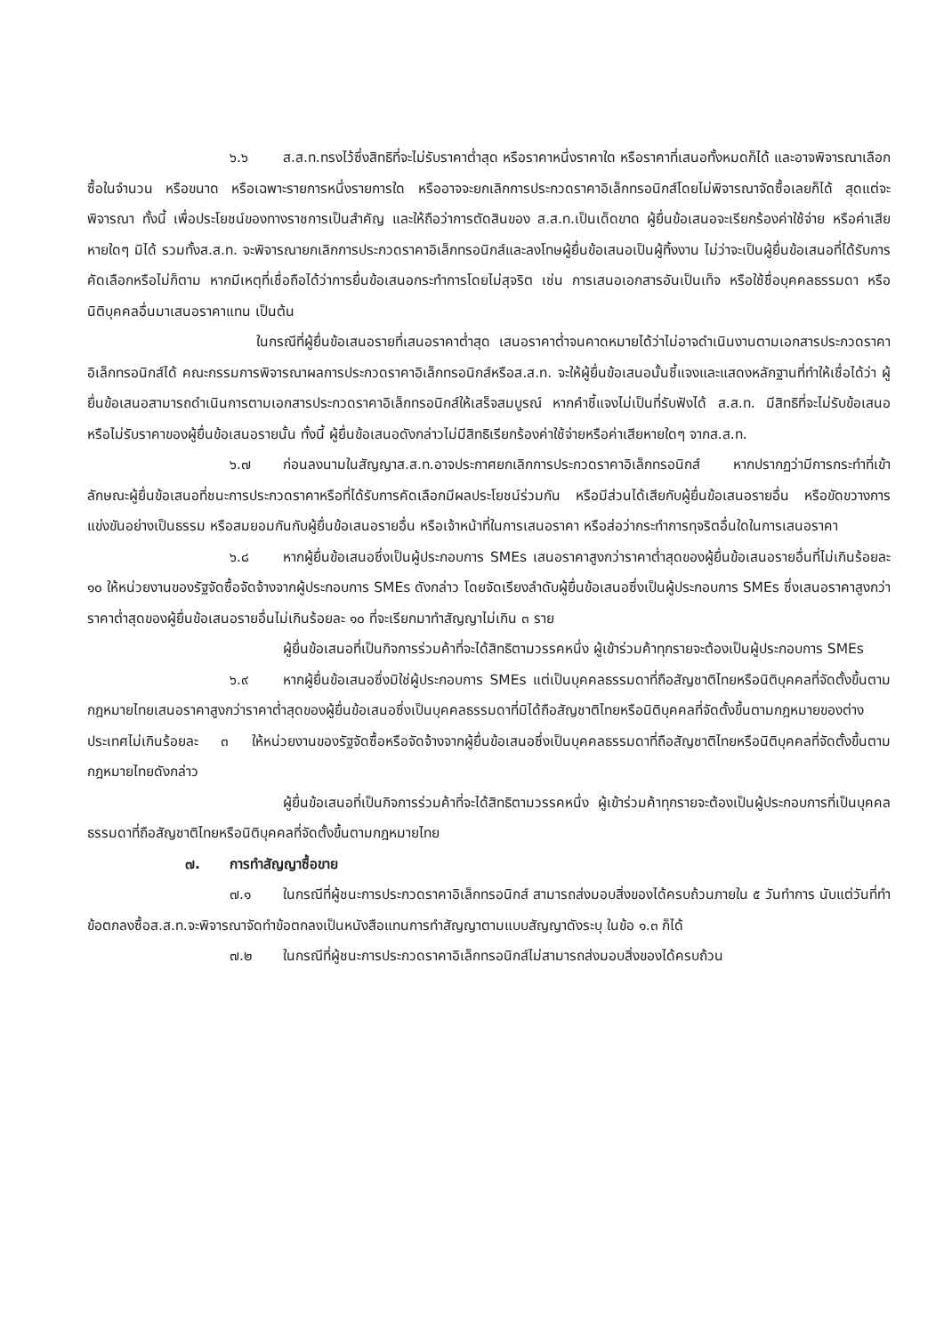๖.๖ ส.ส.ท.ทรงไว้ซึ่งสิทธิที่จะไม่รับราคาต่ำสุด หรือราคาหนึ่งราคาใด หรือราคาที่เสนอทั้งหมดก็ได้ และอาจพิจารณาเลือกซื้อในจำนวน หรือขนาด หรือเฉพาะรายการหนึ่งรายการใด หรืออาจจะยกเลิกการประกวดราคาอิเล็กทรอนิกส์โดยไม่พิจารณาจัดซื้อเลยก็ได้ สุดแต่จะพิจารณา ทั้งนี้ เพื่อประโยชน์ของทางราชการเป็นสำคัญ และให้ถือว่าการตัดสินของ ส.ส.ท.เป็นเด็ดขาด ผู้ยื่นข้อเสนอจะเรียกร้องค่าใช้จ่าย หรือค่าเสียหายใดๆ มิได้ รวมทั้งส.ส.ท. จะพิจารณายกเลิกการประกวดราคาอิเล็กทรอนิกส์และลงโทษผู้ยื่นข้อเสนอเป็นผู้ทิ้งงาน ไม่ว่าจะเป็นผู้ยื่นข้อเสนอที่ได้รับการคัดเลือกหรือไม่ก็ตาม หากมีเหตุที่เชื่อถือได้ว่าการยื่นข้อเสนอกระทำการโดยไม่สุจริต เช่น การเสนอเอกสารอันเป็นเท็จ หรือใช้ชื่อบุคคลธรรมดา หรือนิติบุคคลอื่นมาเสนอราคาแทน เป็นต้น
ในกรณีที่ผู้ยื่นข้อเสนอรายที่เสนอราคาต่ำสุด เสนอราคาต่ำจนคาดหมายได้ว่าไม่อาจดำเนินงานตามเอกสารประกวดราคาอิเล็กทรอนิกส์ได้ คณะกรรมการพิจารณาผลการประกวดราคาอิเล็กทรอนิกส์หรือส.ส.ท. จะให้ผู้ยื่นข้อเสนอนั้นชี้แจงและแสดงหลักฐานที่ทำให้เชื่อได้ว่า ผู้ยื่นข้อเสนอสามารถดำเนินการตามเอกสารประกวดราคาอิเล็กทรอนิกส์ให้เสร็จสมบูรณ์ หากคำชี้แจงไม่เป็นที่รับฟังได้ ส.ส.ท. มีสิทธิที่จะไม่รับข้อเสนอหรือไม่รับราคาของผู้ยื่นข้อเสนอรายนั้น ทั้งนี้ ผู้ยื่นข้อเสนอดังกล่าวไม่มีสิทธิเรียกร้องค่าใช้จ่ายหรือค่าเสียหายใดๆ จากส.ส.ท.
๖.๗ ก่อนลงนามในสัญญาส.ส.ท.อาจประกาศยกเลิกการประกวดราคาอิเล็กทรอนิกส์ หากปรากฏว่ามีการกระทำที่เข้าลักษณะผู้ยื่นข้อเสนอที่ชนะการประกวดราคาหรือที่ได้รับการคัดเลือกมีผลประโยชน์ร่วมกัน หรือมีส่วนได้เสียกับผู้ยื่นข้อเสนอรายอื่น หรือขัดขวางการแข่งขันอย่างเป็นธรรม หรือสมยอมกันกับผู้ยื่นข้อเสนอรายอื่น หรือเจ้าหน้าที่ในการเสนอราคา หรือส่อว่ากระทำการทุจริตอื่นใดในการเสนอราคา
๖.๘ หากผู้ยื่นข้อเสนอซึ่งเป็นผู้ประกอบการ SMEs เสนอราคาสูงกว่าราคาต่ำสุดของผู้ยื่นข้อเสนอรายอื่นที่ไม่เกินร้อยละ ๑๐ ให้หน่วยงานของรัฐจัดซื้อจัดจ้างจากผู้ประกอบการ SMEs ดังกล่าว โดยจัดเรียงลำดับผู้ยื่นข้อเสนอซึ่งเป็นผู้ประกอบการ SMEs ซึ่งเสนอราคาสูงกว่าราคาต่ำสุดของผู้ยื่นข้อเสนอรายอื่นไม่เกินร้อยละ ๑๐ ที่จะเรียกมาทำสัญญาไม่เกิน ๓ ราย
ผู้ยื่นข้อเสนอที่เป็นกิจการร่วมค้าที่จะได้สิทธิตามวรรคหนึ่ง ผู้เข้าร่วมค้าทุกรายจะต้องเป็นผู้ประกอบการ SMEs
๖.๙ หากผู้ยื่นข้อเสนอซึ่งมิใช่ผู้ประกอบการ SMEs แต่เป็นบุคคลธรรมดาที่ถือสัญชาติไทยหรือนิติบุคคลที่จัดตั้งขึ้นตามกฎหมายไทยเสนอราคาสูงกว่าราคาต่ำสุดของผู้ยื่นข้อเสนอซึ่งเป็นบุคคลธรรมดาที่มิได้ถือสัญชาติไทยหรือนิติบุคคลที่จัดตั้งขึ้นตามกฎหมายของต่างประเทศไม่เกินร้อยละ ๓ ให้หน่วยงานของรัฐจัดซื้อหรือจัดจ้างจากผู้ยื่นข้อเสนอซึ่งเป็นบุคคลธรรมดาที่ถือสัญชาติไทยหรือนิติบุคคลที่จัดตั้งขึ้นตามกฎหมายไทยดังกล่าว
ผู้ยื่นข้อเสนอที่เป็นกิจการร่วมค้าที่จะได้สิทธิตามวรรคหนึ่ง ผู้เข้าร่วมค้าทุกรายจะต้องเป็นผู้ประกอบการที่เป็นบุคคลธรรมดาที่ถือสัญชาติไทยหรือนิติบุคคลที่จัดตั้งขึ้นตามกฎหมายไทย
๗. การทำสัญญาซื้อขาย
๗.๑ ในกรณีที่ผู้ชนะการประกวดราคาอิเล็กทรอนิกส์ สามารถส่งมอบสิ่งของได้ครบถ้วนภายใน ๕ วันทำการ นับแต่วันที่ทำข้อตกลงซื้อส.ส.ท.จะพิจารณาจัดทำข้อตกลงเป็นหนังสือแทนการทำสัญญาตามแบบสัญญาดังระบุ ในข้อ ๑.๓ ก็ได้
๗.๒ ในกรณีที่ผู้ชนะการประกวดราคาอิเล็กทรอนิกส์ไม่สามารถส่งมอบสิ่งของได้ครบถ้วน